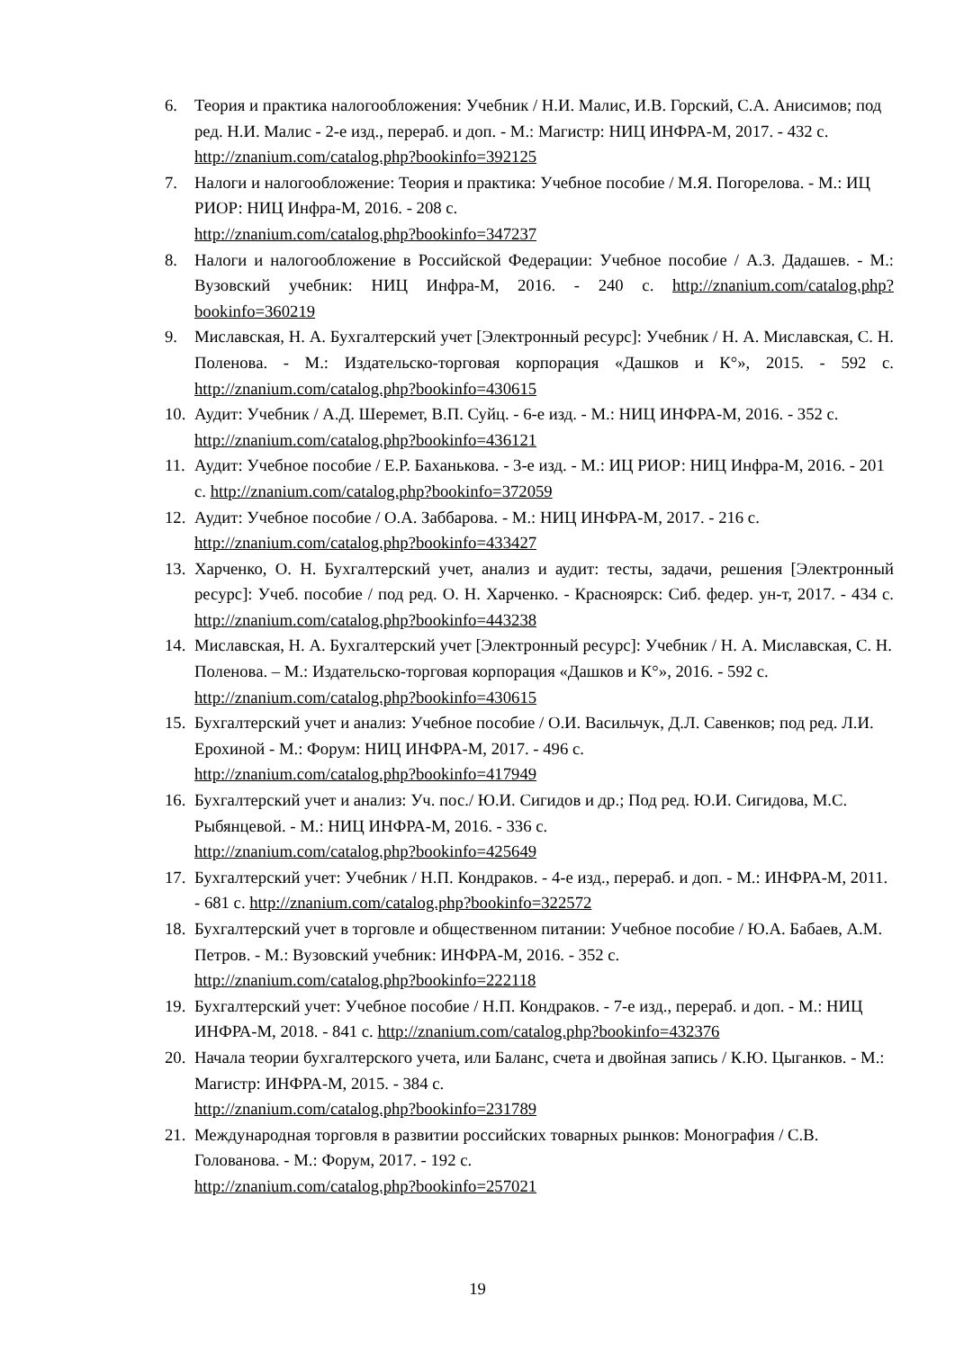6. Теория и практика налогообложения: Учебник / Н.И. Малис, И.В. Горский, С.А. Анисимов; под ред. Н.И. Малис - 2-е изд., перераб. и доп. - М.: Магистр: НИЦ ИНФРА-М, 2017. - 432 с. http://znanium.com/catalog.php?bookinfo=392125
7. Налоги и налогообложение: Теория и практика: Учебное пособие / М.Я. Погорелова. - М.: ИЦ РИОР: НИЦ Инфра-М, 2016. - 208 с.
http://znanium.com/catalog.php?bookinfo=347237
8. Налоги и налогообложение в Российской Федерации: Учебное пособие / А.З. Дадашев. - М.: Вузовский учебник: НИЦ Инфра-М, 2016. - 240 с. http://znanium.com/catalog.php?bookinfo=360219
9. Миславская, Н. А. Бухгалтерский учет [Электронный ресурс]: Учебник / Н. А. Миславская, С. Н. Поленова. - М.: Издательско-торговая корпорация «Дашков и К°», 2015. - 592 с. http://znanium.com/catalog.php?bookinfo=430615
10. Аудит: Учебник / А.Д. Шеремет, В.П. Суйц. - 6-е изд. - М.: НИЦ ИНФРА-М, 2016. - 352 с. http://znanium.com/catalog.php?bookinfo=436121
11. Аудит: Учебное пособие / Е.Р. Баханькова. - 3-е изд. - М.: ИЦ РИОР: НИЦ Инфра-М, 2016. - 201 с. http://znanium.com/catalog.php?bookinfo=372059
12. Аудит: Учебное пособие / О.А. Заббарова. - М.: НИЦ ИНФРА-М, 2017. - 216 с.
http://znanium.com/catalog.php?bookinfo=433427
13. Харченко, О. Н. Бухгалтерский учет, анализ и аудит: тесты, задачи, решения [Электронный ресурс]: Учеб. пособие / под ред. О. Н. Харченко. - Красноярск: Сиб. федер. ун-т, 2017. - 434 с. http://znanium.com/catalog.php?bookinfo=443238
14. Миславская, Н. А. Бухгалтерский учет [Электронный ресурс]: Учебник / Н. А. Миславская, С. Н. Поленова. – М.: Издательско-торговая корпорация «Дашков и К°», 2016. - 592 с. http://znanium.com/catalog.php?bookinfo=430615
15. Бухгалтерский учет и анализ: Учебное пособие / О.И. Васильчук, Д.Л. Савенков; под ред. Л.И. Ерохиной - М.: Форум: НИЦ ИНФРА-М, 2017. - 496 с.
http://znanium.com/catalog.php?bookinfo=417949
16. Бухгалтерский учет и анализ: Уч. пос./ Ю.И. Сигидов и др.; Под ред. Ю.И. Сигидова, М.С. Рыбянцевой. - М.: НИЦ ИНФРА-М, 2016. - 336 с.
http://znanium.com/catalog.php?bookinfo=425649
17. Бухгалтерский учет: Учебник / Н.П. Кондраков. - 4-е изд., перераб. и доп. - М.: ИНФРА-М, 2011. - 681 с. http://znanium.com/catalog.php?bookinfo=322572
18. Бухгалтерский учет в торговле и общественном питании: Учебное пособие / Ю.А. Бабаев, А.М. Петров. - М.: Вузовский учебник: ИНФРА-М, 2016. - 352 с.
http://znanium.com/catalog.php?bookinfo=222118
19. Бухгалтерский учет: Учебное пособие / Н.П. Кондраков. - 7-е изд., перераб. и доп. - М.: НИЦ ИНФРА-М, 2018. - 841 с. http://znanium.com/catalog.php?bookinfo=432376
20. Начала теории бухгалтерского учета, или Баланс, счета и двойная запись / К.Ю. Цыганков. - М.: Магистр: ИНФРА-М, 2015. - 384 с.
http://znanium.com/catalog.php?bookinfo=231789
21. Международная торговля в развитии российских товарных рынков: Монография / С.В. Голованова. - М.: Форум, 2017. - 192 с.
http://znanium.com/catalog.php?bookinfo=257021
19